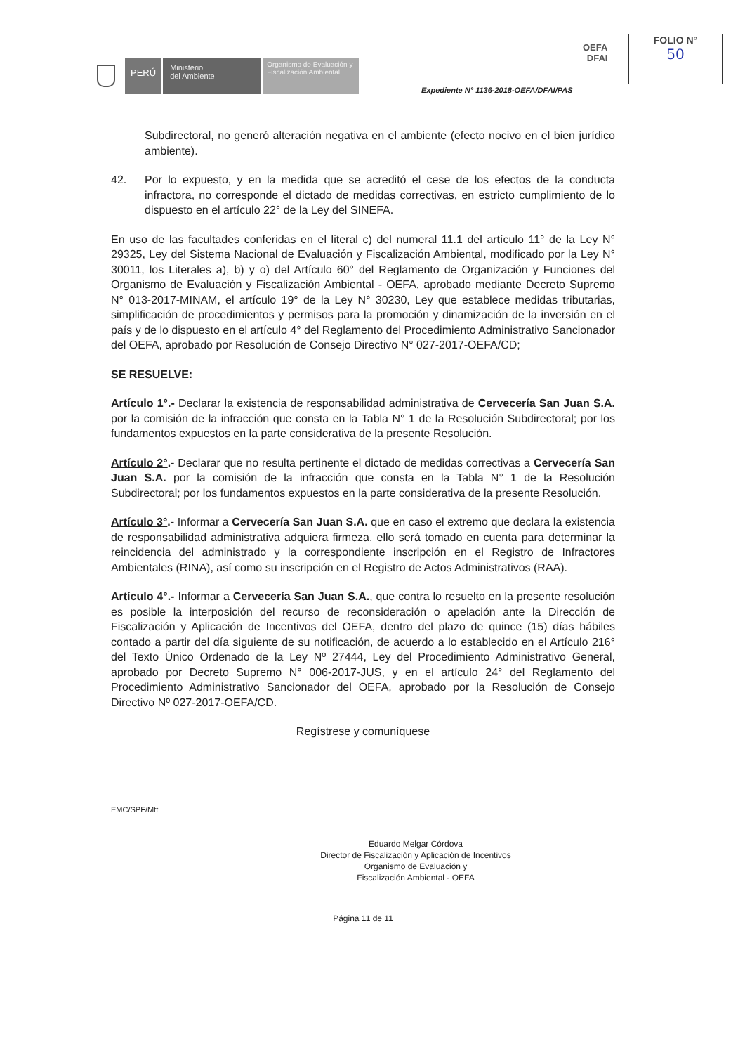PERÚ
Ministerio
del Ambiente
Organismo de Evaluación y Fiscalización Ambiental
OEFA
DFAI
FOLIO N°
50
Expediente N° 1136-2018-OEFA/DFAI/PAS
Subdirectoral, no generó alteración negativa en el ambiente (efecto nocivo en el bien jurídico ambiente).
42. Por lo expuesto, y en la medida que se acreditó el cese de los efectos de la conducta infractora, no corresponde el dictado de medidas correctivas, en estricto cumplimiento de lo dispuesto en el artículo 22° de la Ley del SINEFA.
En uso de las facultades conferidas en el literal c) del numeral 11.1 del artículo 11° de la Ley N° 29325, Ley del Sistema Nacional de Evaluación y Fiscalización Ambiental, modificado por la Ley N° 30011, los Literales a), b) y o) del Artículo 60° del Reglamento de Organización y Funciones del Organismo de Evaluación y Fiscalización Ambiental - OEFA, aprobado mediante Decreto Supremo N° 013-2017-MINAM, el artículo 19° de la Ley N° 30230, Ley que establece medidas tributarias, simplificación de procedimientos y permisos para la promoción y dinamización de la inversión en el país y de lo dispuesto en el artículo 4° del Reglamento del Procedimiento Administrativo Sancionador del OEFA, aprobado por Resolución de Consejo Directivo N° 027-2017-OEFA/CD;
SE RESUELVE:
Artículo 1°.- Declarar la existencia de responsabilidad administrativa de Cervecería San Juan S.A. por la comisión de la infracción que consta en la Tabla N° 1 de la Resolución Subdirectoral; por los fundamentos expuestos en la parte considerativa de la presente Resolución.
Artículo 2°.- Declarar que no resulta pertinente el dictado de medidas correctivas a Cervecería San Juan S.A. por la comisión de la infracción que consta en la Tabla N° 1 de la Resolución Subdirectoral; por los fundamentos expuestos en la parte considerativa de la presente Resolución.
Artículo 3°.- Informar a Cervecería San Juan S.A. que en caso el extremo que declara la existencia de responsabilidad administrativa adquiera firmeza, ello será tomado en cuenta para determinar la reincidencia del administrado y la correspondiente inscripción en el Registro de Infractores Ambientales (RINA), así como su inscripción en el Registro de Actos Administrativos (RAA).
Artículo 4°.- Informar a Cervecería San Juan S.A., que contra lo resuelto en la presente resolución es posible la interposición del recurso de reconsideración o apelación ante la Dirección de Fiscalización y Aplicación de Incentivos del OEFA, dentro del plazo de quince (15) días hábiles contado a partir del día siguiente de su notificación, de acuerdo a lo establecido en el Artículo 216° del Texto Único Ordenado de la Ley Nº 27444, Ley del Procedimiento Administrativo General, aprobado por Decreto Supremo N° 006-2017-JUS, y en el artículo 24° del Reglamento del Procedimiento Administrativo Sancionador del OEFA, aprobado por la Resolución de Consejo Directivo Nº 027-2017-OEFA/CD.
Regístrese y comuníquese
EMC/SPF/Mtt
Eduardo Melgar Córdova
Director de Fiscalización y Aplicación de Incentivos
Organismo de Evaluación y
Fiscalización Ambiental - OEFA
Página 11 de 11